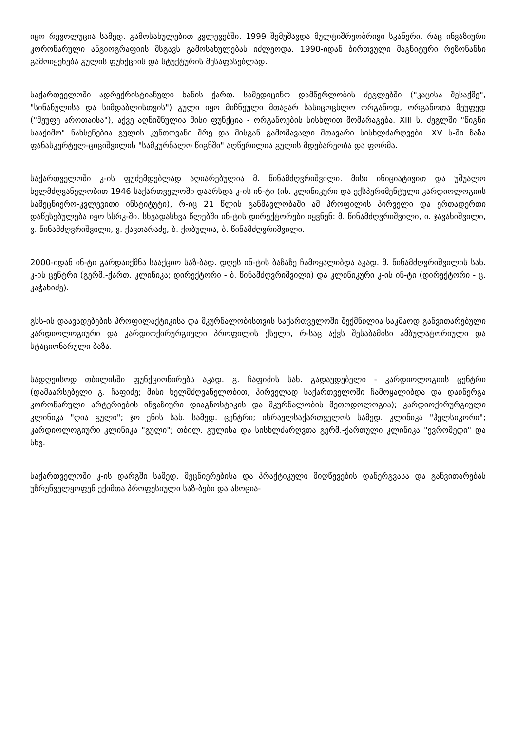იყო რევოლუცია სამედ. გამოსახულებით კვლევებში. 1999 შემუშავდა მულტიშრეობრივი სკანერი, რაც ინვაზიური კორონარული ანგიოგრაფიის მსგავს გამოსახულებას იძლეოდა. 1990-იდან ბირთვული მაგნიტური რეზონანსი გამოიყენება გულის ფუნქციის და სტუქტურის შესაფასებლად.
საქართველოში ადრექრისტიანული ხანის ქართ. სამედიცინო დამწერლობის ძეგლებში ("კაცისა შესაქმე", "სინანულისა და სიმდაბლისთვის") გული იყო მიჩნეული მთავარ სასიცოცხლო ორგანოდ, ორგანოთა მეუფედ ("მეუფე აროთაისა"), აქვე აღნიშნულია მისი ფუნქცია - ორგანოების სისხლით მომარაგება. XIII ს. ძეგლში "წიგნი სააქიმო" ნახსენებია გულის კუნთოვანი შრე და მისგან გამომავალი მთავარი სისხლძარღვები. XV ს-ში ზაზა ფანასკერტელ-ციციშვილის "სამკურნალო წიგნში" აღწერილია გულის მდებარეობა და ფორმა.
საქართველოში კ-ის ფუძემდებლად აღიარებულია მ. წინამძღვრიშვილი. მისი ინიციატივით და უშუალო ხელმძღვანელობით 1946 საქართველოში დაარსდა კ-ის ინ-ტი (იხ. კლინიკური და ექსპერიმენტული კარდიოლოგიის სამეცნიერო-კვლევითი ინსტიტუტი), რ-იც 21 წლის განმავლობაში ამ პროფილის პირველი და ერთადერთი დაწესებულება იყო სსრკ-ში. სხვადასხვა წლებში ინ-ტის დირექტორები იყვნენ: მ. წინამძღვრიშვილი, ი. ჯავახიშვილი, ვ. წინამძღვრიშვილი, ვ. ქავთარაძე, ბ. ქობულია, ბ. წინამძღვრიშვილი.
2000-იდან ინ-ტი გარდაიქმნა სააქციო საზ-ბად. დღეს ინ-ტის ბაზაზე ჩამოყალიბდა აკად. მ. წინამძღვრიშვილის სახ. კ-ის ცენტრი (გერმ.-ქართ. კლინიკა; დირექტორი - ბ. წინამძღვრიშვილი) და კლინიკური კ-ის ინ-ტი (დირექტორი - ც. კაჭახიძე).
გსს-ის დაავადებების პროფილაქტიკისა და მკურნალობისთვის საქართველოში შექმნილია საკმაოდ განვითარებული კარდიოლოგიური და კარდიოქირურგიული პროფილის ქსელი, რ-საც აქვს შესაბამისი ამბულატორიული და სტაციონარული ბაზა.
სადღეისოდ თბილისში ფუნქციონირებს აკად. გ. ჩაფიძის სახ. გადაუდებელი - კარდიოლოგიის ცენტრი (დამაარსებელი გ. ჩაფიძე; მისი ხელმძღვანელობით, პირველად საქართველოში ჩამოყალიბდა და დაინერგა კორონარული არტერიების ინვაზიური დიაგნოსტიკის და მკურნალობის მეთოდოლოგია); კარდიოქირურგიული კლინიკა "ღია გული"; ჯო ენის სახ. სამედ. ცენტრი; ისრაელსაქართველოს სამედ. კლინიკა "ჰელსიკორი"; კარდიოლოგიური კლინიკა "გული"; თბილ. გულისა და სისხლძარღვთა გერმ.-ქართული კლინიკა "ევრომედი" და სხვ.
საქართველოში კ-ის დარგში სამედ. მეცნიერებისა და პრაქტიკული მიღწევების დანერგვასა და განვითარებას უზრუნველყოფენ ექიმთა პროფესიული საზ-ბები და ასოცია-